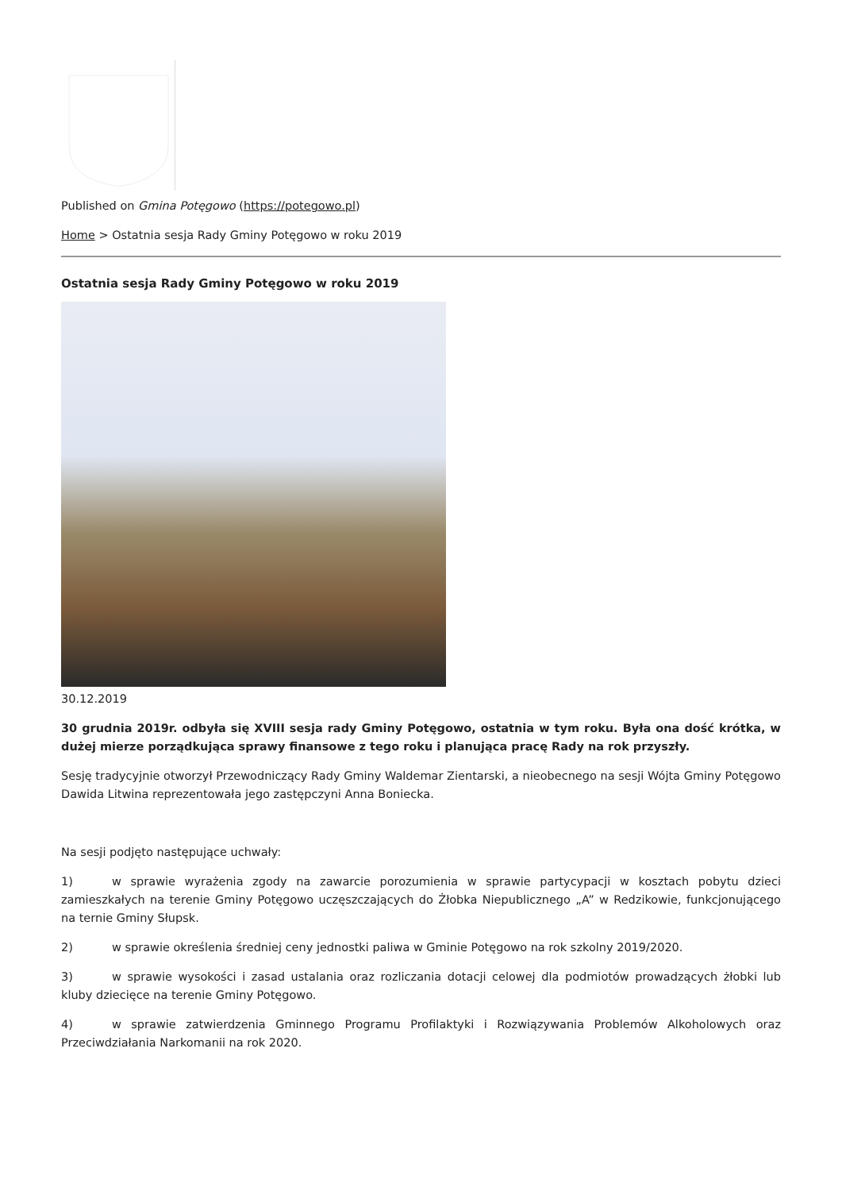Published on Gmina Potęgowo (https://potegowo.pl)
Home > Ostatnia sesja Rady Gminy Potęgowo w roku 2019
Ostatnia sesja Rady Gminy Potęgowo w roku 2019
30.12.2019
30 grudnia 2019r. odbyła się XVIII sesja rady Gminy Potęgowo, ostatnia w tym roku. Była ona dość krótka, w dużej mierze porządkująca sprawy finansowe z tego roku i planująca pracę Rady na rok przyszły.
Sesję tradycyjnie otworzył Przewodniczący Rady Gminy Waldemar Zientarski, a nieobecnego na sesji Wójta Gminy Potęgowo Dawida Litwina reprezentowała jego zastępczyni Anna Boniecka.
Na sesji podjęto następujące uchwały:
1) w sprawie wyrażenia zgody na zawarcie porozumienia w sprawie partycypacji w kosztach pobytu dzieci zamieszkałych na terenie Gminy Potęgowo uczęszczających do Żłobka Niepublicznego „A” w Redzikowie, funkcjonującego na ternie Gminy Słupsk.
2) w sprawie określenia średniej ceny jednostki paliwa w Gminie Potęgowo na rok szkolny 2019/2020.
3) w sprawie wysokości i zasad ustalania oraz rozliczania dotacji celowej dla podmiotów prowadzących żłobki lub kluby dziecięce na terenie Gminy Potęgowo.
4) w sprawie zatwierdzenia Gminnego Programu Profilaktyki i Rozwiązywania Problemów Alkoholowych oraz Przeciwdziałania Narkomanii na rok 2020.